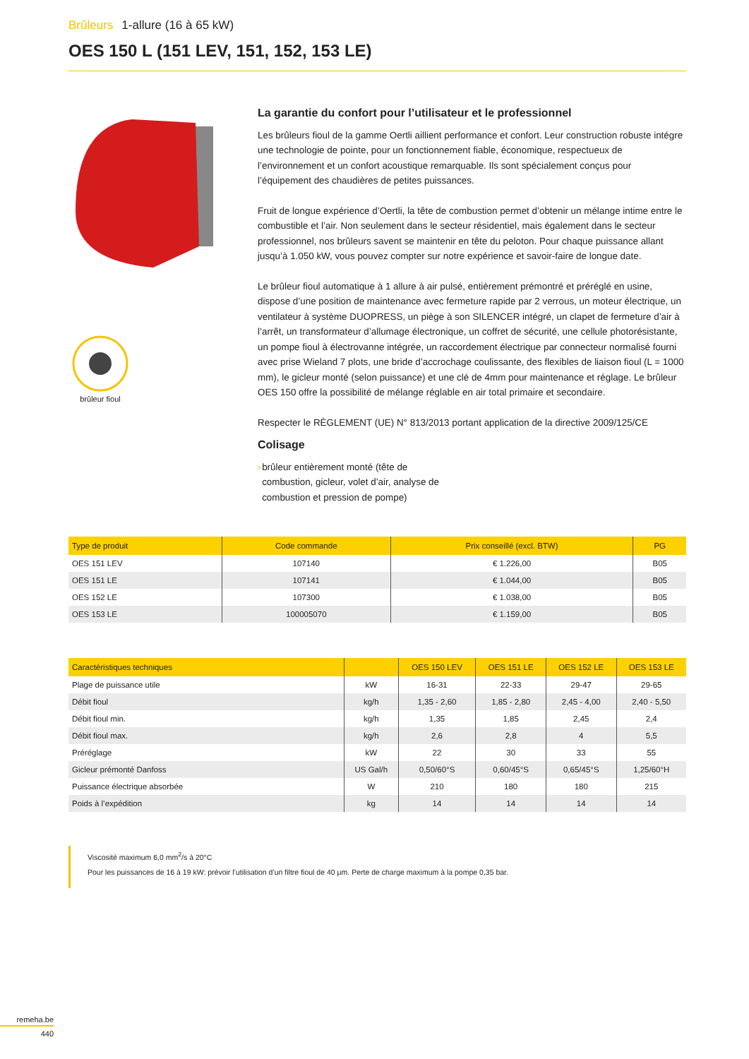Brûleurs 1-allure (16 à 65 kW)
OES 150 L (151 LEV, 151, 152, 153 LE)
brûleur fioul
La garantie du confort pour l’utilisateur et le professionnel
Les brûleurs fioul de la gamme Oertli aillient performance et confort. Leur construction robuste intégre une technologie de pointe, pour un fonctionnement fiable, économique, respectueux de l’environnement et un confort acoustique remarquable. Ils sont spécialement conçus pour l’équipement des chaudières de petites puissances.
Fruit de longue expérience d’Oertli, la tête de combustion permet d’obtenir un mélange intime entre le combustible et l’air. Non seulement dans le secteur résidentiel, mais également dans le secteur professionnel, nos brûleurs savent se maintenir en tête du peloton. Pour chaque puissance allant jusqu’à 1.050 kW, vous pouvez compter sur notre expérience et savoir-faire de longue date.
Le brûleur fioul automatique à 1 allure à air pulsé, entièrement prémontré et préréglé en usine, dispose d’une position de maintenance avec fermeture rapide par 2 verrous, un moteur électrique, un ventilateur à système DUOPRESS, un piège à son SILENCER intégré, un clapet de fermeture d’air à l’arrêt, un transformateur d’allumage électronique, un coffret de sécurité, une cellule photorésistante, un pompe fioul à électrovanne intégrée, un raccordement électrique par connecteur normalisé fourni avec prise Wieland 7 plots, une bride d’accrochage coulissante, des flexibles de liaison fioul (L = 1000 mm), le gicleur monté (selon puissance) et une clé de 4mm pour maintenance et réglage. Le brûleur OES 150 offre la possibilité de mélange réglable en air total primaire et secondaire.
Respecter le RÈGLEMENT (UE) N° 813/2013 portant application de la directive 2009/125/CE
Colisage
› brûleur entièrement monté (tête de combustion, gicleur, volet d’air, analyse de combustion et pression de pompe)
| Type de produit | Code commande | Prix conseillé (excl. BTW) | PG |
| --- | --- | --- | --- |
| OES 151 LEV | 107140 | € 1.226,00 | B05 |
| OES 151 LE | 107141 | € 1.044,00 | B05 |
| OES 152 LE | 107300 | € 1.038,00 | B05 |
| OES 153 LE | 100005070 | € 1.159,00 | B05 |
| Caractéristiques techniques | | OES 150 LEV | OES 151 LE | OES 152 LE | OES 153 LE |
| --- | --- | --- | --- | --- | --- |
| Plage de puissance utile | kW | 16-31 | 22-33 | 29-47 | 29-65 |
| Débit fioul | kg/h | 1,35 - 2,60 | 1,85 - 2,80 | 2,45 - 4,00 | 2,40 - 5,50 |
| Débit fioul min. | kg/h | 1,35 | 1,85 | 2,45 | 2,4 |
| Débit fioul max. | kg/h | 2,6 | 2,8 | 4 | 5,5 |
| Préréglage | kW | 22 | 30 | 33 | 55 |
| Gicleur prémonté Danfoss | US Gal/h | 0,50/60°S | 0,60/45°S | 0,65/45°S | 1,25/60°H |
| Puissance électrique absorbée | W | 210 | 180 | 180 | 215 |
| Poids à l’expédition | kg | 14 | 14 | 14 | 14 |
Viscosité maximum 6,0 mm<sup>2</sup>/s à 20°C
Pour les puissances de 16 à 19 kW: prévoir l’utilisation d’un filtre fioul de 40 µm. Perte de charge maximum à la pompe 0,35 bar.
remeha.be
440